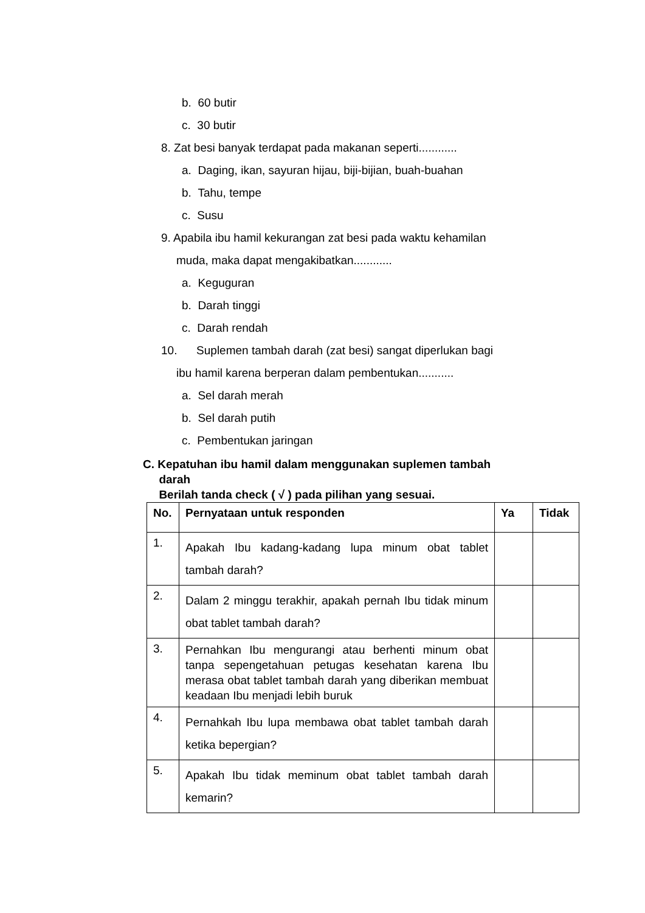b. 60 butir
c. 30 butir
8. Zat besi banyak terdapat pada makanan seperti............
a. Daging, ikan, sayuran hijau, biji-bijian, buah-buahan
b. Tahu, tempe
c. Susu
9. Apabila ibu hamil kekurangan zat besi pada waktu kehamilan
muda, maka dapat mengakibatkan............
a. Keguguran
b. Darah tinggi
c. Darah rendah
10. Suplemen tambah darah (zat besi) sangat diperlukan bagi
ibu hamil karena berperan dalam pembentukan...........
a. Sel darah merah
b. Sel darah putih
c. Pembentukan jaringan
C. Kepatuhan ibu hamil dalam menggunakan suplemen tambah
darah
Berilah tanda check ( √ ) pada pilihan yang sesuai.
| No. | Pernyataan untuk responden | Ya | Tidak |
| --- | --- | --- | --- |
| 1. | Apakah Ibu kadang-kadang lupa minum obat tablet tambah darah? | | |
| 2. | Dalam 2 minggu terakhir, apakah pernah Ibu tidak minum obat tablet tambah darah? | | |
| 3. | Pernahkan Ibu mengurangi atau berhenti minum obat tanpa sepengetahuan petugas kesehatan karena Ibu merasa obat tablet tambah darah yang diberikan membuat keadaan Ibu menjadi lebih buruk | | |
| 4. | Pernahkah Ibu lupa membawa obat tablet tambah darah ketika bepergian? | | |
| 5. | Apakah Ibu tidak meminum obat tablet tambah darah kemarin? | | |